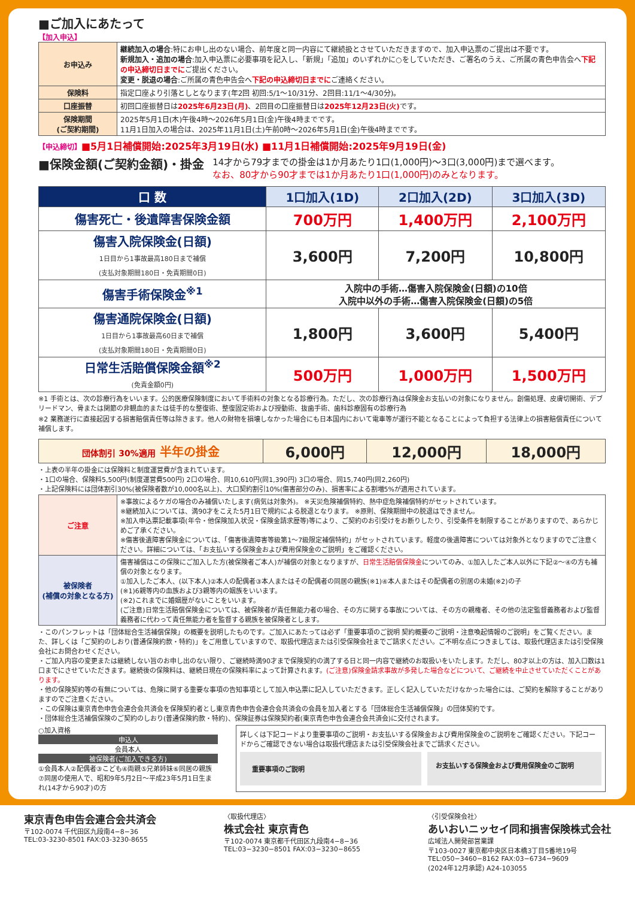■ご加入にあたって
【加入申込】
| お申込み | 継続加入の場合 :特にお申し出のない場合、前年度と同一内容にて継続扱とさせていただきますので、加入申込票のご提出は不要です。 新規加入・追加の場合 :加入申込票に必要事項を記入し、「新規」「追加」のいずれかに○をしていただき、ご署名のうえ、ご所属の青色申告会へ 下記の申込締切日までに ご提出ください。 変更・脱退の場合 :ご所属の青色申告会へ 下記の申込締切日までに ご連絡ください。 |
| 保険料 | 指定口座より引落としとなります(年2回 初回:5/1～10/31分、2回目:11/1～4/30分)。 |
| 口座振替 | 初回口座振替日は 2025年6月23日(月) 、2回目の口座振替日は 2025年12月23日(火) です。 |
| 保険期間 (ご契約期間) | 2025年5月1日(木)午後4時～2026年5月1日(金)午後4時までです。 11月1日加入の場合は、2025年11月1日(土)午前0時～2026年5月1日(金)午後4時までです。 |
【申込締切】■5月1日補償開始:2025年3月19日(水) ■11月1日補償開始:2025年9月19日(金)
■保険金額(ご契約金額)・掛金
14才から79才までの掛金は1か月あたり1口(1,000円)～3口(3,000円)まで選べます。
なお、80才から90才までは1か月あたり1口(1,000円)のみとなります。
| 口 数 | 1口加入(1D) | 2口加入(2D) | 3口加入(3D) |
| --- | --- | --- | --- |
| 傷害死亡・後遺障害保険金額 | 700万円 | 1,400万円 | 2,100万円 |
| 傷害入院保険金(日額) 1日目から1事故最高180日まで補償 (支払対象期間180日・免責期間0日) | 3,600円 | 7,200円 | 10,800円 |
| 傷害手術保険金<sup>※1</sup> | 入院中の手術…傷害入院保険金(日額)の10倍 入院中以外の手術…傷害入院保険金(日額)の5倍 | | |
| 傷害通院保険金(日額) 1日目から1事故最高60日まで補償 (支払対象期間180日・免責期間0日) | 1,800円 | 3,600円 | 5,400円 |
| 日常生活賠償保険金額<sup>※2</sup> (免責金額0円) | 500万円 | 1,000万円 | 1,500万円 |
※1 手術とは、次の診療行為をいいます。公的医療保険制度において手術料の対象となる診療行為。ただし、次の診療行為は保険金お支払いの対象になりません。創傷処理、皮膚切開術、デブリードマン、骨または関節の非観血的または徒手的な整復術、整復固定術および授動術、抜歯手術、歯科診療固有の診療行為
※2 業務遂行に直接起因する損害賠償責任等は除きます。他人の財物を損壊しなかった場合にも日本国内において電車等が運行不能となることによって負担する法律上の損害賠償責任について補償します。
| 団体割引 30%適用 半年の掛金 | 6,000円 | 12,000円 | 18,000円 |
・上表の半年の掛金には保険料と制度運営費が含まれています。
・1口の場合、保険料5,500円(制度運営費500円) 2口の場合、同10,610円(同1,390円) 3口の場合、同15,740円(同2,260円)
・上記保険料には団体割引30%(被保険者数が10,000名以上)、大口契約割引10%(傷害部分のみ)、損害率による割増5%が適用されています。
| ご注意 | ※事故によるケガの場合のみ補償いたします(病気は対象外)。 ※天災危険補償特約、熱中症危険補償特約がセットされています。 ※継続加入については、満90才をこえた5月1日で規約による脱退となります。 ※原則、保険期間中の脱退はできません。 ※加入申込票記載事項(年令・他保険加入状況・保険金請求歴等)等により、ご契約のお引受けをお断りしたり、引受条件を制限することがありますので、あらかじめご了承ください。 ※傷害後遺障害保険金については、「傷害後遺障害等級第1～7級限定補償特約」がセットされています。軽度の後遺障害については対象外となりますのでご注意ください。詳細については、「お支払いする保険金および費用保険金のご説明」をご確認ください。 |
| 被保険者 (補償の対象となる方) | 傷害補償はこの保険にご加入した方(被保険者ご本人)が補償の対象となりますが、 日常生活賠償保険金 についてのみ、①加入したご本人以外に下記②～④の方も補償の対象となります。 ①加入したご本人、(以下本人)②本人の配偶者③本人またはその配偶者の同居の親族(※1)④本人またはその配偶者の別居の未婚(※2)の子 (※1)6親等内の血族および3親等内の姻族をいいます。 (※2)これまでに婚姻歴がないことをいいます。 (ご注意)日常生活賠償保険金については、被保険者が責任無能力者の場合、その方に関する事故については、その方の親権者、その他の法定監督義務者および監督義務者に代わって責任無能力者を監督する親族を被保険者とします。 |
・このパンフレットは「団体総合生活補償保険」の概要を説明したものです。ご加入にあたっては必ず「重要事項のご説明 契約概要のご説明・注意喚起情報のご説明」をご覧ください。また、詳しくは「ご契約のしおり(普通保険約款・特約)」をご用意していますので、取扱代理店または引受保険会社までご請求ください。ご不明な点につきましては、取扱代理店または引受保険会社にお問合わせください。
・ご加入内容の変更または継続しない旨のお申し出のない限り、ご継続時満90才まで保険契約の満了する日と同一内容で継続のお取扱いをいたします。ただし、80才以上の方は、加入口数は1口までにさせていただきます。継続後の保険料は、継続日現在の保険料率によって計算されます。(ご注意)保険金請求事故が多発した場合などについて、ご継続を中止させていただくことがあります。
・他の保険契約等の有無については、危険に関する重要な事項の告知事項として加入申込票に記入していただきます。正しく記入していただけなかった場合には、ご契約を解除することがありますのでご注意ください。
・この保険は東京青色申告会連合会共済会を保険契約者とし東京青色申告会連合会共済会の会員を加入者とする「団体総合生活補償保険」の団体契約です。
・団体総合生活補償保険のご契約のしおり(普通保険約款・特約)、保険証券は保険契約者(東京青色申告会連合会共済会)に交付されます。
○加入資格
申込人
会員本人
被保険者(ご加入できる方)
①会員本人②配偶者③こども④両親⑤兄弟姉妹⑥同居の親族⑦同居の使用人で、昭和9年5月2日～平成23年5月1日生まれ(14才から90才)の方
詳しくは下記コードより重要事項のご説明・お支払いする保険金および費用保険金のご説明をご確認ください。下記コードからご確認できない場合は取扱代理店または引受保険会社までご請求ください。
重要事項のご説明
お支払いする保険金および費用保険金のご説明
東京青色申告会連合会共済会
〒102-0074 千代田区九段南4−8−36
TEL:03-3230-8501 FAX:03-3230-8655
〈取扱代理店〉
株式会社 東京青色
〒102-0074 東京都千代田区九段南4−8−36
TEL:03−3230−8501 FAX:03−3230−8655
〈引受保険会社〉
あいおいニッセイ同和損害保険株式会社
広域法人開発部営業課
〒103-0027 東京都中央区日本橋3丁目5番地19号
TEL:050−3460−8162 FAX:03−6734−9609
(2024年12月承認) A24-103055